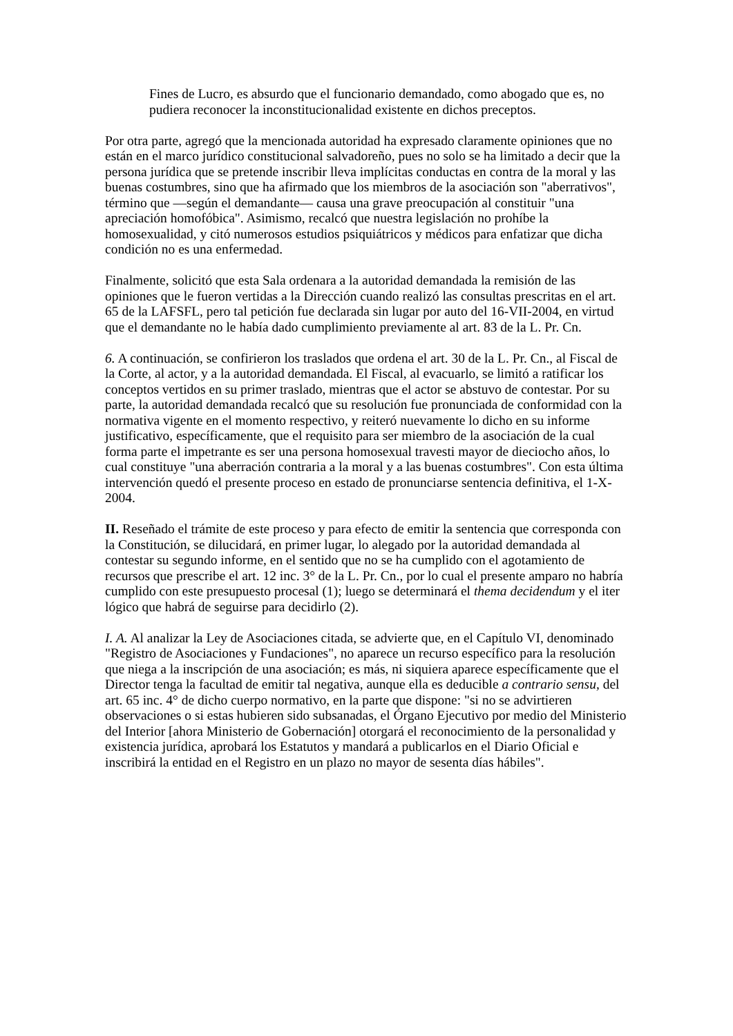Fines de Lucro, es absurdo que el funcionario demandado, como abogado que es, no pudiera reconocer la inconstitucionalidad existente en dichos preceptos.
Por otra parte, agregó que la mencionada autoridad ha expresado claramente opiniones que no están en el marco jurídico constitucional salvadoreño, pues no solo se ha limitado a decir que la persona jurídica que se pretende inscribir lleva implícitas conductas en contra de la moral y las buenas costumbres, sino que ha afirmado que los miembros de la asociación son "aberrativos", término que —según el demandante— causa una grave preocupación al constituir "una apreciación homofóbica". Asimismo, recalcó que nuestra legislación no prohíbe la homosexualidad, y citó numerosos estudios psiquiátricos y médicos para enfatizar que dicha condición no es una enfermedad.
Finalmente, solicitó que esta Sala ordenara a la autoridad demandada la remisión de las opiniones que le fueron vertidas a la Dirección cuando realizó las consultas prescritas en el art. 65 de la LAFSFL, pero tal petición fue declarada sin lugar por auto del 16-VII-2004, en virtud que el demandante no le había dado cumplimiento previamente al art. 83 de la L. Pr. Cn.
6. A continuación, se confirieron los traslados que ordena el art. 30 de la L. Pr. Cn., al Fiscal de la Corte, al actor, y a la autoridad demandada. El Fiscal, al evacuarlo, se limitó a ratificar los conceptos vertidos en su primer traslado, mientras que el actor se abstuvo de contestar. Por su parte, la autoridad demandada recalcó que su resolución fue pronunciada de conformidad con la normativa vigente en el momento respectivo, y reiteró nuevamente lo dicho en su informe justificativo, específicamente, que el requisito para ser miembro de la asociación de la cual forma parte el impetrante es ser una persona homosexual travesti mayor de dieciocho años, lo cual constituye "una aberración contraria a la moral y a las buenas costumbres". Con esta última intervención quedó el presente proceso en estado de pronunciarse sentencia definitiva, el 1-X-2004.
II. Reseñado el trámite de este proceso y para efecto de emitir la sentencia que corresponda con la Constitución, se dilucidará, en primer lugar, lo alegado por la autoridad demandada al contestar su segundo informe, en el sentido que no se ha cumplido con el agotamiento de recursos que prescribe el art. 12 inc. 3° de la L. Pr. Cn., por lo cual el presente amparo no habría cumplido con este presupuesto procesal (1); luego se determinará el thema decidendum y el iter lógico que habrá de seguirse para decidirlo (2).
I. A. Al analizar la Ley de Asociaciones citada, se advierte que, en el Capítulo VI, denominado "Registro de Asociaciones y Fundaciones", no aparece un recurso específico para la resolución que niega a la inscripción de una asociación; es más, ni siquiera aparece específicamente que el Director tenga la facultad de emitir tal negativa, aunque ella es deducible a contrario sensu, del art. 65 inc. 4° de dicho cuerpo normativo, en la parte que dispone: "si no se advirtieren observaciones o si estas hubieren sido subsanadas, el Órgano Ejecutivo por medio del Ministerio del Interior [ahora Ministerio de Gobernación] otorgará el reconocimiento de la personalidad y existencia jurídica, aprobará los Estatutos y mandará a publicarlos en el Diario Oficial e inscribirá la entidad en el Registro en un plazo no mayor de sesenta días hábiles".